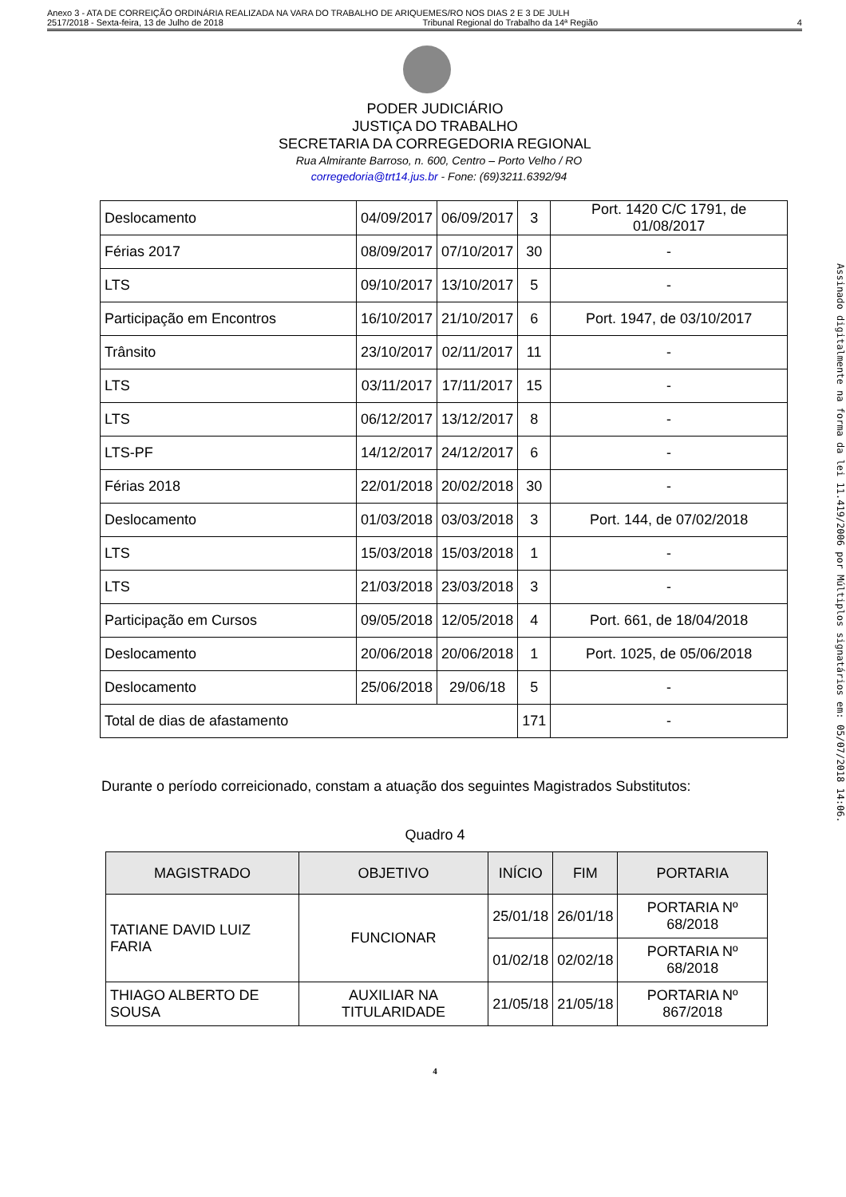Anexo 3 - ATA DE CORREIÇÃO ORDINÁRIA REALIZADA NA VARA DO TRABALHO DE ARIQUEMES/RO NOS DIAS 2 E 3 DE JULH
2517/2018 - Sexta-feira, 13 de Julho de 2018 Tribunal Regional do Trabalho da 14ª Região 4
PODER JUDICIÁRIO
JUSTIÇA DO TRABALHO
SECRETARIA DA CORREGEDORIA REGIONAL
Rua Almirante Barroso, n. 600, Centro – Porto Velho / RO
corregedoria@trt14.jus.br - Fone: (69)3211.6392/94
| Deslocamento | 04/09/2017 | 06/09/2017 | 3 | Port. 1420 C/C 1791, de 01/08/2017 |
| Férias 2017 | 08/09/2017 | 07/10/2017 | 30 | - |
| LTS | 09/10/2017 | 13/10/2017 | 5 | - |
| Participação em Encontros | 16/10/2017 | 21/10/2017 | 6 | Port. 1947, de 03/10/2017 |
| Trânsito | 23/10/2017 | 02/11/2017 | 11 | - |
| LTS | 03/11/2017 | 17/11/2017 | 15 | - |
| LTS | 06/12/2017 | 13/12/2017 | 8 | - |
| LTS-PF | 14/12/2017 | 24/12/2017 | 6 | - |
| Férias 2018 | 22/01/2018 | 20/02/2018 | 30 | - |
| Deslocamento | 01/03/2018 | 03/03/2018 | 3 | Port. 144, de 07/02/2018 |
| LTS | 15/03/2018 | 15/03/2018 | 1 | - |
| LTS | 21/03/2018 | 23/03/2018 | 3 | - |
| Participação em Cursos | 09/05/2018 | 12/05/2018 | 4 | Port. 661, de 18/04/2018 |
| Deslocamento | 20/06/2018 | 20/06/2018 | 1 | Port. 1025, de 05/06/2018 |
| Deslocamento | 25/06/2018 | 29/06/18 | 5 | - |
| Total de dias de afastamento | | | 171 | - |
Durante o período correicionado, constam a atuação dos seguintes Magistrados Substitutos:
Quadro 4
| MAGISTRADO | OBJETIVO | INÍCIO | FIM | PORTARIA |
| --- | --- | --- | --- | --- |
| TATIANE DAVID LUIZ FARIA | FUNCIONAR | 25/01/18 | 26/01/18 | PORTARIA Nº 68/2018 |
| | | 01/02/18 | 02/02/18 | PORTARIA Nº 68/2018 |
| THIAGO ALBERTO DE SOUSA | AUXILIAR NA TITULARIDADE | 21/05/18 | 21/05/18 | PORTARIA Nº 867/2018 |
4
Assinado digitalmente na forma da lei 11.419/2006 por Múltiplos signatários em: 05/07/2018 14:06.